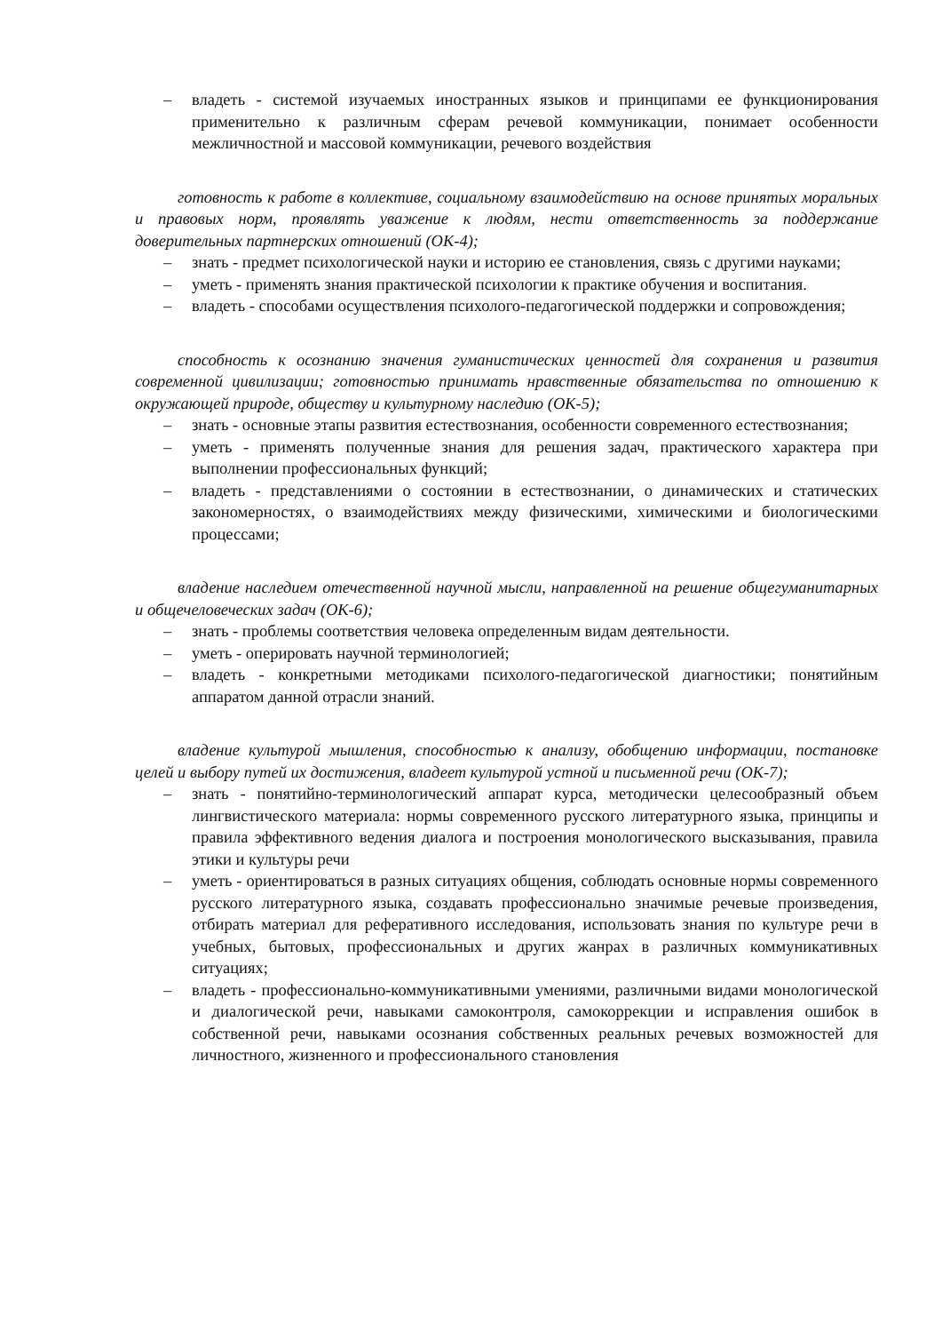– владеть - системой изучаемых иностранных языков и принципами ее функционирования применительно к различным сферам речевой коммуникации, понимает особенности межличностной и массовой коммуникации, речевого воздействия
готовность к работе в коллективе, социальному взаимодействию на основе принятых моральных и правовых норм, проявлять уважение к людям, нести ответственность за поддержание доверительных партнерских отношений (ОК-4);
– знать - предмет психологической науки и историю ее становления, связь с другими науками;
– уметь - применять знания практической психологии к практике обучения и воспитания.
– владеть - способами осуществления психолого-педагогической поддержки и сопровождения;
способность к осознанию значения гуманистических ценностей для сохранения и развития современной цивилизации; готовностью принимать нравственные обязательства по отношению к окружающей природе, обществу и культурному наследию (ОК-5);
– знать - основные этапы развития естествознания, особенности современного естествознания;
– уметь - применять полученные знания для решения задач, практического характера при выполнении профессиональных функций;
– владеть - представлениями о состоянии в естествознании, о динамических и статических закономерностях, о взаимодействиях между физическими, химическими и биологическими процессами;
владение наследием отечественной научной мысли, направленной на решение общегуманитарных и общечеловеческих задач (ОК-6);
– знать - проблемы соответствия человека определенным видам деятельности.
– уметь - оперировать научной терминологией;
– владеть - конкретными методиками психолого-педагогической диагностики; понятийным аппаратом данной отрасли знаний.
владение культурой мышления, способностью к анализу, обобщению информации, постановке целей и выбору путей их достижения, владеет культурой устной и письменной речи (ОК-7);
– знать - понятийно-терминологический аппарат курса, методически целесообразный объем лингвистического материала: нормы современного русского литературного языка, принципы и правила эффективного ведения диалога и построения монологического высказывания, правила этики и культуры речи
– уметь - ориентироваться в разных ситуациях общения, соблюдать основные нормы современного русского литературного языка, создавать профессионально значимые речевые произведения, отбирать материал для реферативного исследования, использовать знания по культуре речи в учебных, бытовых, профессиональных и других жанрах в различных коммуникативных ситуациях;
– владеть - профессионально-коммуникативными умениями, различными видами монологической и диалогической речи, навыками самоконтроля, самокоррекции и исправления ошибок в собственной речи, навыками осознания собственных реальных речевых возможностей для личностного, жизненного и профессионального становления